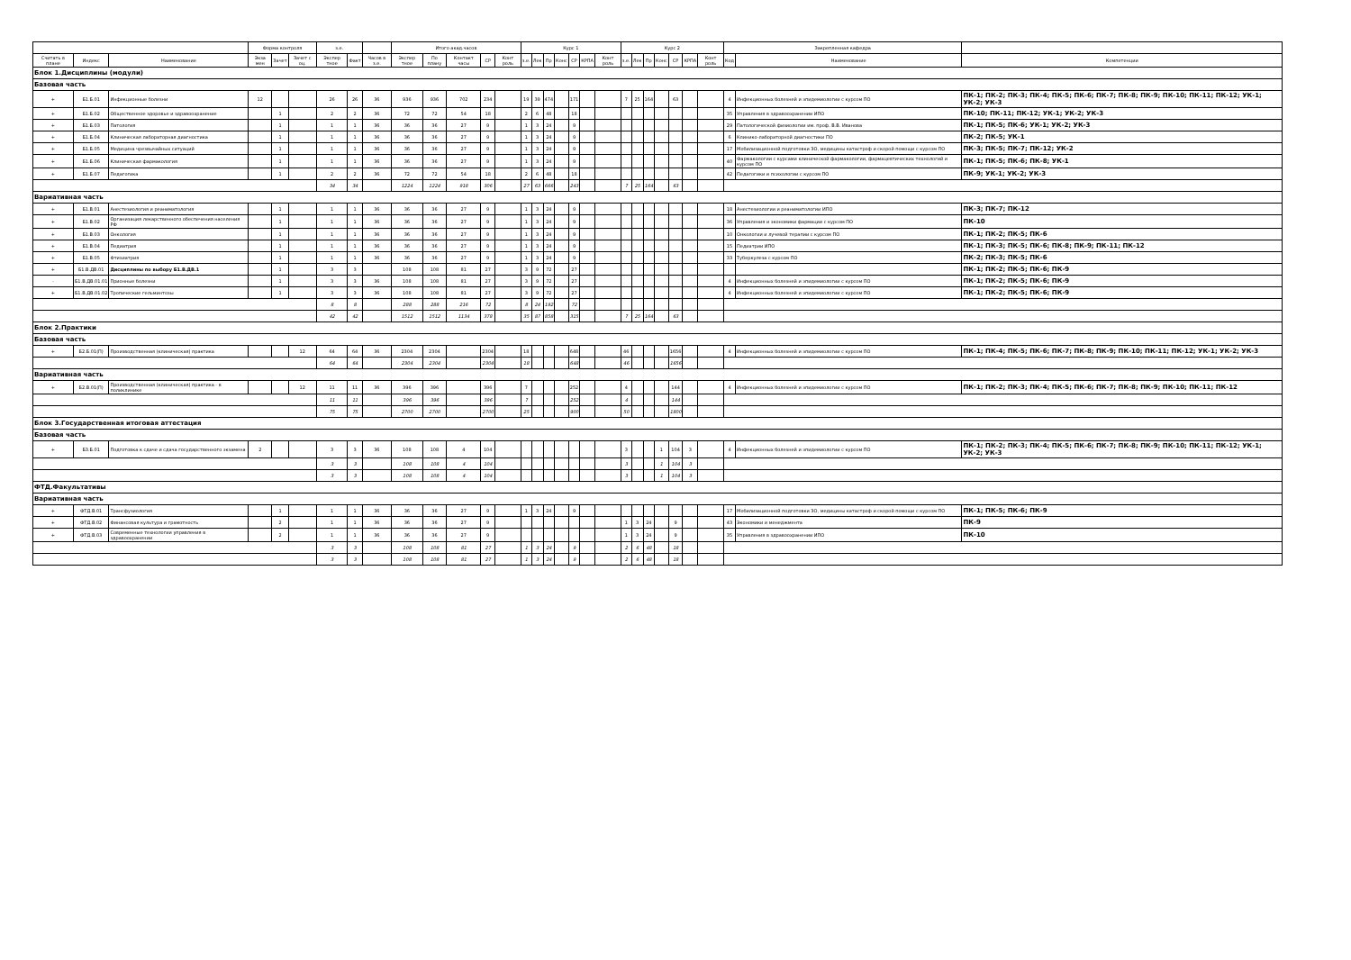| | | | Форма контроля | | | з.е. | | | Итого акад.часов | | | | | Курс 1 | | | | | | | Курс 2 | | | | | | | Закрепленная кафедра | | |
| --- | --- | --- | --- | --- | --- | --- | --- | --- | --- | --- | --- | --- | --- | --- | --- | --- | --- | --- | --- | --- | --- | --- | --- | --- | --- | --- | --- | --- | --- | --- |
| Считать в плане | Индекс | Наименование | Экза мен | Зачет | Зачет с оц. | Экспер тное | Факт | Часов в з.е. | Экспер тное | По плану | Контакт часы | СР | Конт роль | з.е. | Лек | Пр | Конс | СР | КРПА | Конт роль | з.е. | Лек | Пр | Конс | СР | КРПА | Конт роль | Код | Наименование | Компетенции |
| Блок 1.Дисциплины (модули) | | | | | | | | | | | | | | | | | | | | | | | | | | | | | | |
| Базовая часть | | | | | | | | | | | | | | | | | | | | | | | | | | | | | | |
| + | Б1.Б.01 | Инфекционные болезни | 12 | | | 26 | 26 | 36 | 936 | 936 | 702 | 234 | | 19 | 39 | 474 | | 171 | | | 7 | 25 | 164 | | 63 | | | 4 | Инфекционных болезней и эпидемиологии с курсом ПО | ПК-1; ПК-2; ПК-3; ПК-4; ПК-5; ПК-6; ПК-7; ПК-8; ПК-9; ПК-10; ПК-11; ПК-12; УК-1; УК-2; УК-3 |
| + | Б1.Б.02 | Общественное здоровье и здравоохранение | | 1 | | 2 | 2 | 36 | 72 | 72 | 54 | 18 | | 2 | 6 | 48 | | 18 | | | | | | | | | | 35 | Управления в здравоохранении ИПО | ПК-10; ПК-11; ПК-12; УК-1; УК-2; УК-3 |
| + | Б1.Б.03 | Патология | | 1 | | 1 | 1 | 36 | 36 | 36 | 27 | 9 | | 1 | 3 | 24 | | 9 | | | | | | | | | | 29 | Патологической физиологии им. проф. В.В. Иванова | ПК-1; ПК-5; ПК-6; УК-1; УК-2; УК-3 |
| + | Б1.Б.04 | Клиническая лабораторная диагностика | | 1 | | 1 | 1 | 36 | 36 | 36 | 27 | 9 | | 1 | 3 | 24 | | 9 | | | | | | | | | | 6 | Клинико-лабораторной диагностики ПО | ПК-2; ПК-5; УК-1 |
| + | Б1.Б.05 | Медицина чрезвычайных ситуаций | | 1 | | 1 | 1 | 36 | 36 | 36 | 27 | 9 | | 1 | 3 | 24 | | 9 | | | | | | | | | | 17 | Мобилизационной подготовки ЗО, медицины катастроф и скорой помощи с курсом ПО | ПК-3; ПК-5; ПК-7; ПК-12; УК-2 |
| + | Б1.Б.06 | Клиническая фармакология | | 1 | | 1 | 1 | 36 | 36 | 36 | 27 | 9 | | 1 | 3 | 24 | | 9 | | | | | | | | | | 40 | Фармакологии с курсами клинической фармакологии, фармацевтических технологий и курсом ПО | ПК-1; ПК-5; ПК-6; ПК-8; УК-1 |
| + | Б1.Б.07 | Педагогика | | 1 | | 2 | 2 | 36 | 72 | 72 | 54 | 18 | | 2 | 6 | 48 | | 18 | | | | | | | | | | 42 | Педагогики и психологии с курсом ПО | ПК-9; УК-1; УК-2; УК-3 |
| | | | | | | 34 | 34 | | 1224 | 1224 | 918 | 306 | | 27 | 63 | 666 | | 243 | | | 7 | 25 | 164 | | 63 | | | | | |
| Вариативная часть | | | | | | | | | | | | | | | | | | | | | | | | | | | | | | |
| + | Б1.В.01 | Анестезиология и реаниматология | | 1 | | 1 | 1 | 36 | 36 | 36 | 27 | 9 | | 1 | 3 | 24 | | 9 | | | | | | | | | | 18 | Анестезиологии и реаниматологии ИПО | ПК-3; ПК-7; ПК-12 |
| + | Б1.В.02 | Организация лекарственного обеспечения населения РФ | | 1 | | 1 | 1 | 36 | 36 | 36 | 27 | 9 | | 1 | 3 | 24 | | 9 | | | | | | | | | | 36 | Управления и экономики фармации с курсом ПО | ПК-10 |
| + | Б1.В.03 | Онкология | | 1 | | 1 | 1 | 36 | 36 | 36 | 27 | 9 | | 1 | 3 | 24 | | 9 | | | | | | | | | | 10 | Онкологии и лучевой терапии с курсом ПО | ПК-1; ПК-2; ПК-5; ПК-6 |
| + | Б1.В.04 | Педиатрия | | 1 | | 1 | 1 | 36 | 36 | 36 | 27 | 9 | | 1 | 3 | 24 | | 9 | | | | | | | | | | 15 | Педиатрии ИПО | ПК-1; ПК-3; ПК-5; ПК-6; ПК-8; ПК-9; ПК-11; ПК-12 |
| + | Б1.В.05 | Фтизиатрия | | 1 | | 1 | 1 | 36 | 36 | 36 | 27 | 9 | | 1 | 3 | 24 | | 9 | | | | | | | | | | 33 | Туберкулеза с курсом ПО | ПК-2; ПК-3; ПК-5; ПК-6 |
| + | Б1.В.ДВ.01 | Дисциплины по выбору Б1.В.ДВ.1 | | 1 | | 3 | 3 | | 108 | 108 | 81 | 27 | | 3 | 9 | 72 | | 27 | | | | | | | | | | | | ПК-1; ПК-2; ПК-5; ПК-6; ПК-9 |
| - | Б1.В.ДВ.01.01 | Прионные болезни | | 1 | | 3 | 3 | 36 | 108 | 108 | 81 | 27 | | 3 | 9 | 72 | | 27 | | | | | | | | | | 4 | Инфекционных болезней и эпидемиологии с курсом ПО | ПК-1; ПК-2; ПК-5; ПК-6; ПК-9 |
| + | Б1.В.ДВ.01.02 | Тропические гельминтозы | | 1 | | 3 | 3 | 36 | 108 | 108 | 81 | 27 | | 3 | 9 | 72 | | 27 | | | | | | | | | | 4 | Инфекционных болезней и эпидемиологии с курсом ПО | ПК-1; ПК-2; ПК-5; ПК-6; ПК-9 |
| | | | | | | 8 | 8 | | 288 | 288 | 216 | 72 | | 8 | 24 | 192 | | 72 | | | | | | | | | | | | |
| | | | | | | 42 | 42 | | 1512 | 1512 | 1134 | 378 | | 35 | 87 | 858 | | 315 | | | 7 | 25 | 164 | | 63 | | | | | |
| Блок 2.Практики | | | | | | | | | | | | | | | | | | | | | | | | | | | | | | |
| Базовая часть | | | | | | | | | | | | | | | | | | | | | | | | | | | | | | |
| + | Б2.Б.01(П) | Производственная (клиническая) практика | | | 12 | 64 | 64 | 36 | 2304 | 2304 | | 2304 | | 18 | | | | 648 | | | 46 | | | | 1656 | | | 4 | Инфекционных болезней и эпидемиологии с курсом ПО | ПК-1; ПК-4; ПК-5; ПК-6; ПК-7; ПК-8; ПК-9; ПК-10; ПК-11; ПК-12; УК-1; УК-2; УК-3 |
| | | | | | | 64 | 64 | | 2304 | 2304 | | 2304 | | 18 | | | | 648 | | | 46 | | | | 1656 | | | | | |
| Вариативная часть | | | | | | | | | | | | | | | | | | | | | | | | | | | | | | |
| + | Б2.В.01(П) | Производственная (клиническая) практика - в поликлинике | | | 12 | 11 | 11 | 36 | 396 | 396 | | 396 | | 7 | | | | 252 | | | 4 | | | | 144 | | | 4 | Инфекционных болезней и эпидемиологии с курсом ПО | ПК-1; ПК-2; ПК-3; ПК-4; ПК-5; ПК-6; ПК-7; ПК-8; ПК-9; ПК-10; ПК-11; ПК-12 |
| | | | | | | 11 | 11 | | 396 | 396 | | 396 | | 7 | | | | 252 | | | 4 | | | | 144 | | | | | |
| | | | | | | 75 | 75 | | 2700 | 2700 | | 2700 | | 25 | | | | 900 | | | 50 | | | | 1800 | | | | | |
| Блок 3.Государственная итоговая аттестация | | | | | | | | | | | | | | | | | | | | | | | | | | | | | | |
| Базовая часть | | | | | | | | | | | | | | | | | | | | | | | | | | | | | | |
| + | Б3.Б.01 | Подготовка к сдаче и сдача государственного экзамена | 2 | | | 3 | 3 | 36 | 108 | 108 | 4 | 104 | | | | | | | | | 3 | | | 1 | 104 | 3 | | 4 | Инфекционных болезней и эпидемиологии с курсом ПО | ПК-1; ПК-2; ПК-3; ПК-4; ПК-5; ПК-6; ПК-7; ПК-8; ПК-9; ПК-10; ПК-11; ПК-12; УК-1; УК-2; УК-3 |
| | | | | | | 3 | 3 | | 108 | 108 | 4 | 104 | | | | | | | | | 3 | | | 1 | 104 | 3 | | | | |
| | | | | | | 3 | 3 | | 108 | 108 | 4 | 104 | | | | | | | | | 3 | | | 1 | 104 | 3 | | | | |
| ФТД.Факультативы | | | | | | | | | | | | | | | | | | | | | | | | | | | | | | |
| Вариативная часть | | | | | | | | | | | | | | | | | | | | | | | | | | | | | | |
| + | ФТД.В.01 | Трансфузиология | | 1 | | 1 | 1 | 36 | 36 | 36 | 27 | 9 | | 1 | 3 | 24 | | 9 | | | | | | | | | | 17 | Мобилизационной подготовки ЗО, медицины катастроф и скорой помощи с курсом ПО | ПК-1; ПК-5; ПК-6; ПК-9 |
| + | ФТД.В.02 | Финансовая культура и грамотность | | 2 | | 1 | 1 | 36 | 36 | 36 | 27 | 9 | | | | | | | | | 1 | 3 | 24 | | 9 | | | 43 | Экономики и менеджмента | ПК-9 |
| + | ФТД.В.03 | Современные технологии управления в здравоохранении | | 2 | | 1 | 1 | 36 | 36 | 36 | 27 | 9 | | | | | | | | | 1 | 3 | 24 | | 9 | | | 35 | Управления в здравоохранении ИПО | ПК-10 |
| | | | | | | 3 | 3 | | 108 | 108 | 81 | 27 | | 1 | 3 | 24 | | 9 | | | 2 | 6 | 48 | | 18 | | | | | |
| | | | | | | 3 | 3 | | 108 | 108 | 81 | 27 | | 1 | 3 | 24 | | 9 | | | 2 | 6 | 48 | | 18 | | | | | |